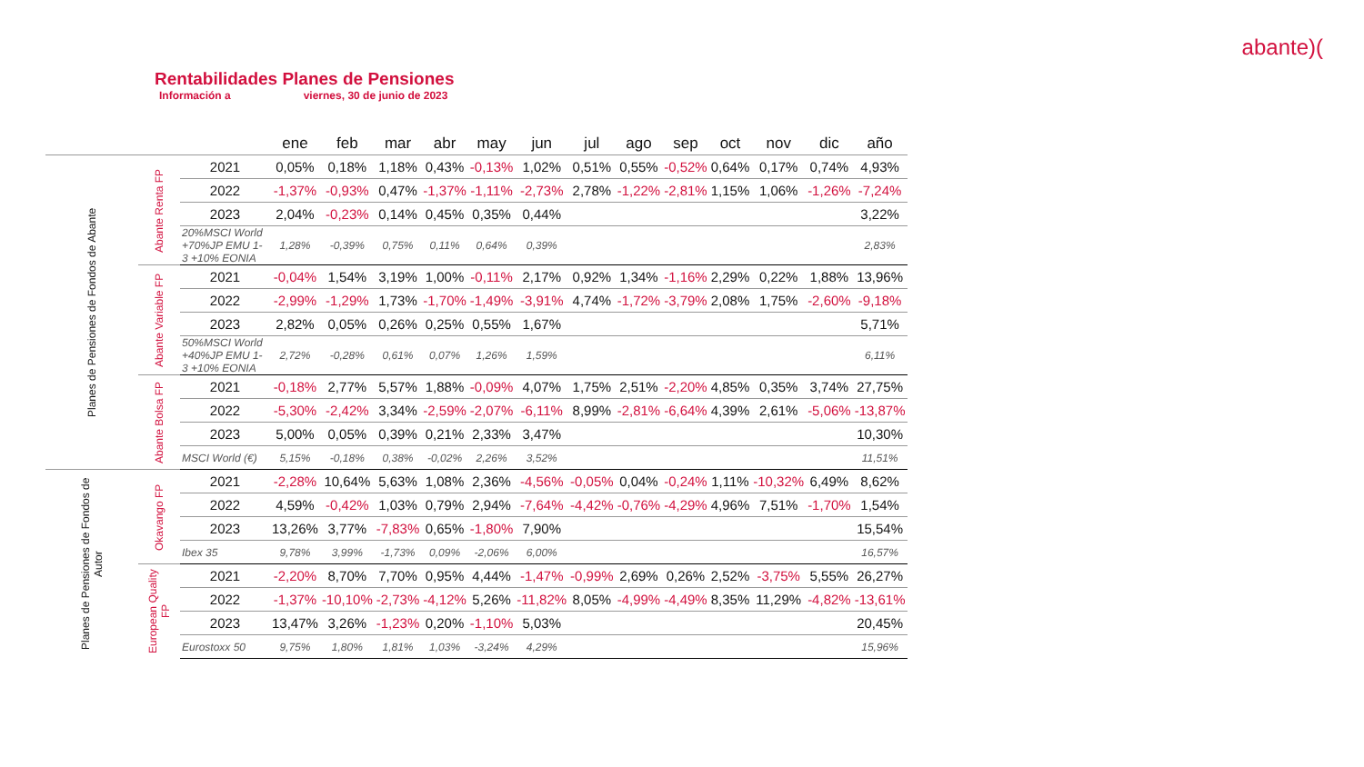abante)(
Rentabilidades Planes de Pensiones
Información a viernes, 30 de junio de 2023
| | | | ene | feb | mar | abr | may | jun | jul | ago | sep | oct | nov | dic | año |
| --- | --- | --- | --- | --- | --- | --- | --- | --- | --- | --- | --- | --- | --- | --- | --- |
| Planes de Pensiones de Fondos de Abante | Abante Renta FP | 2021 | 0,05% | 0,18% | 1,18% | 0,43% | -0,13% | 1,02% | 0,51% | 0,55% | -0,52% | 0,64% | 0,17% | 0,74% | 4,93% |
| | | 2022 | -1,37% | -0,93% | 0,47% | -1,37% | -1,11% | -2,73% | 2,78% | -1,22% | -2,81% | 1,15% | 1,06% | -1,26% | -7,24% |
| | | 2023 | 2,04% | -0,23% | 0,14% | 0,45% | 0,35% | 0,44% | | | | | | | 3,22% |
| | | 20%MSCI World +70%JP EMU 1-3 +10% EONIA | 1,28% | -0,39% | 0,75% | 0,11% | 0,64% | 0,39% | | | | | | | 2,83% |
| | Abante Variable FP | 2021 | -0,04% | 1,54% | 3,19% | 1,00% | -0,11% | 2,17% | 0,92% | 1,34% | -1,16% | 2,29% | 0,22% | 1,88% | 13,96% |
| | | 2022 | -2,99% | -1,29% | 1,73% | -1,70% | -1,49% | -3,91% | 4,74% | -1,72% | -3,79% | 2,08% | 1,75% | -2,60% | -9,18% |
| | | 2023 | 2,82% | 0,05% | 0,26% | 0,25% | 0,55% | 1,67% | | | | | | | 5,71% |
| | | 50%MSCI World +40%JP EMU 1-3 +10% EONIA | 2,72% | -0,28% | 0,61% | 0,07% | 1,26% | 1,59% | | | | | | | 6,11% |
| | Abante Bolsa FP | 2021 | -0,18% | 2,77% | 5,57% | 1,88% | -0,09% | 4,07% | 1,75% | 2,51% | -2,20% | 4,85% | 0,35% | 3,74% | 27,75% |
| | | 2022 | -5,30% | -2,42% | 3,34% | -2,59% | -2,07% | -6,11% | 8,99% | -2,81% | -6,64% | 4,39% | 2,61% | -5,06% | -13,87% |
| | | 2023 | 5,00% | 0,05% | 0,39% | 0,21% | 2,33% | 3,47% | | | | | | | 10,30% |
| | | MSCI World (€) | 5,15% | -0,18% | 0,38% | -0,02% | 2,26% | 3,52% | | | | | | | 11,51% |
| Planes de Pensiones de Fondos de Autor | Okavango FP | 2021 | -2,28% | 10,64% | 5,63% | 1,08% | 2,36% | -4,56% | -0,05% | 0,04% | -0,24% | 1,11% | -10,32% | 6,49% | 8,62% |
| | | 2022 | 4,59% | -0,42% | 1,03% | 0,79% | 2,94% | -7,64% | -4,42% | -0,76% | -4,29% | 4,96% | 7,51% | -1,70% | 1,54% |
| | | 2023 | 13,26% | 3,77% | -7,83% | 0,65% | -1,80% | 7,90% | | | | | | | 15,54% |
| | | Ibex 35 | 9,78% | 3,99% | -1,73% | 0,09% | -2,06% | 6,00% | | | | | | | 16,57% |
| | European Quality FP | 2021 | -2,20% | 8,70% | 7,70% | 0,95% | 4,44% | -1,47% | -0,99% | 2,69% | 0,26% | 2,52% | -3,75% | 5,55% | 26,27% |
| | | 2022 | -1,37% | -10,10% | -2,73% | -4,12% | 5,26% | -11,82% | 8,05% | -4,99% | -4,49% | 8,35% | 11,29% | -4,82% | -13,61% |
| | | 2023 | 13,47% | 3,26% | -1,23% | 0,20% | -1,10% | 5,03% | | | | | | | 20,45% |
| | | Eurostoxx 50 | 9,75% | 1,80% | 1,81% | 1,03% | -3,24% | 4,29% | | | | | | | 15,96% |